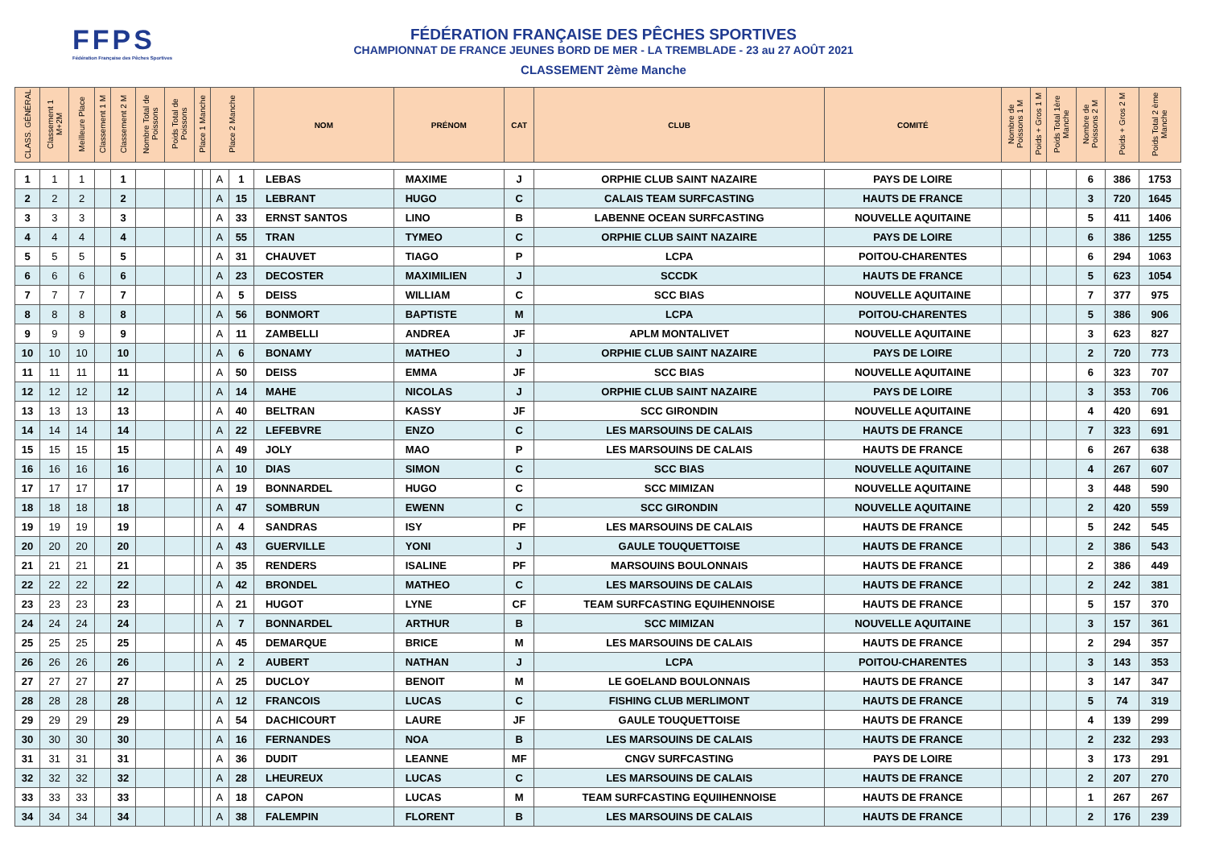FFPS
Fédération Française des Pêches Sportives
FÉDÉRATION FRANÇAISE DES PÊCHES SPORTIVES
CHAMPIONNAT DE FRANCE JEUNES BORD DE MER - LA TREMBLADE - 23 au 27 AOÛT 2021
CLASSEMENT 2ème Manche
| CLASS. GÉNÉRAL | Classement 1 M+2M | Meilleure Place | Classement 1 M | Classement 2 M | Nombre Total de Poissons | Poids Total de Poissons | Place 1 Manche | | Place 2 Manche | | NOM | PRÉNOM | CAT | CLUB | COMITÉ | Nombre de Poissons 1 M | Poids + Gros 1 M | Poids Total 1ère Manche | Nombre de Poissons 2 M | Poids + Gros 2 M | Poids Total 2 ème Manche |
| --- | --- | --- | --- | --- | --- | --- | --- | --- | --- | --- | --- | --- | --- | --- | --- | --- | --- | --- | --- | --- | --- |
| 1 | 1 | 1 | | 1 | | | | | A | 1 | LEBAS | MAXIME | J | ORPHIE CLUB SAINT NAZAIRE | PAYS DE LOIRE | | | | 6 | 386 | 1753 |
| 2 | 2 | 2 | | 2 | | | | | A | 15 | LEBRANT | HUGO | C | CALAIS TEAM SURFCASTING | HAUTS DE FRANCE | | | | 3 | 720 | 1645 |
| 3 | 3 | 3 | | 3 | | | | | A | 33 | ERNST SANTOS | LINO | B | LABENNE OCEAN SURFCASTING | NOUVELLE AQUITAINE | | | | 5 | 411 | 1406 |
| 4 | 4 | 4 | | 4 | | | | | A | 55 | TRAN | TYMEO | C | ORPHIE CLUB SAINT NAZAIRE | PAYS DE LOIRE | | | | 6 | 386 | 1255 |
| 5 | 5 | 5 | | 5 | | | | | A | 31 | CHAUVET | TIAGO | P | LCPA | POITOU-CHARENTES | | | | 6 | 294 | 1063 |
| 6 | 6 | 6 | | 6 | | | | | A | 23 | DECOSTER | MAXIMILIEN | J | SCCDK | HAUTS DE FRANCE | | | | 5 | 623 | 1054 |
| 7 | 7 | 7 | | 7 | | | | | A | 5 | DEISS | WILLIAM | C | SCC BIAS | NOUVELLE AQUITAINE | | | | 7 | 377 | 975 |
| 8 | 8 | 8 | | 8 | | | | | A | 56 | BONMORT | BAPTISTE | M | LCPA | POITOU-CHARENTES | | | | 5 | 386 | 906 |
| 9 | 9 | 9 | | 9 | | | | | A | 11 | ZAMBELLI | ANDREA | JF | APLM MONTALIVET | NOUVELLE AQUITAINE | | | | 3 | 623 | 827 |
| 10 | 10 | 10 | | 10 | | | | | A | 6 | BONAMY | MATHEO | J | ORPHIE CLUB SAINT NAZAIRE | PAYS DE LOIRE | | | | 2 | 720 | 773 |
| 11 | 11 | 11 | | 11 | | | | | A | 50 | DEISS | EMMA | JF | SCC BIAS | NOUVELLE AQUITAINE | | | | 6 | 323 | 707 |
| 12 | 12 | 12 | | 12 | | | | | A | 14 | MAHE | NICOLAS | J | ORPHIE CLUB SAINT NAZAIRE | PAYS DE LOIRE | | | | 3 | 353 | 706 |
| 13 | 13 | 13 | | 13 | | | | | A | 40 | BELTRAN | KASSY | JF | SCC GIRONDIN | NOUVELLE AQUITAINE | | | | 4 | 420 | 691 |
| 14 | 14 | 14 | | 14 | | | | | A | 22 | LEFEBVRE | ENZO | C | LES MARSOUINS DE CALAIS | HAUTS DE FRANCE | | | | 7 | 323 | 691 |
| 15 | 15 | 15 | | 15 | | | | | A | 49 | JOLY | MAO | P | LES MARSOUINS DE CALAIS | HAUTS DE FRANCE | | | | 6 | 267 | 638 |
| 16 | 16 | 16 | | 16 | | | | | A | 10 | DIAS | SIMON | C | SCC BIAS | NOUVELLE AQUITAINE | | | | 4 | 267 | 607 |
| 17 | 17 | 17 | | 17 | | | | | A | 19 | BONNARDEL | HUGO | C | SCC MIMIZAN | NOUVELLE AQUITAINE | | | | 3 | 448 | 590 |
| 18 | 18 | 18 | | 18 | | | | | A | 47 | SOMBRUN | EWENN | C | SCC GIRONDIN | NOUVELLE AQUITAINE | | | | 2 | 420 | 559 |
| 19 | 19 | 19 | | 19 | | | | | A | 4 | SANDRAS | ISY | PF | LES MARSOUINS DE CALAIS | HAUTS DE FRANCE | | | | 5 | 242 | 545 |
| 20 | 20 | 20 | | 20 | | | | | A | 43 | GUERVILLE | YONI | J | GAULE TOUQUETTOISE | HAUTS DE FRANCE | | | | 2 | 386 | 543 |
| 21 | 21 | 21 | | 21 | | | | | A | 35 | RENDERS | ISALINE | PF | MARSOUINS BOULONNAIS | HAUTS DE FRANCE | | | | 2 | 386 | 449 |
| 22 | 22 | 22 | | 22 | | | | | A | 42 | BRONDEL | MATHEO | C | LES MARSOUINS DE CALAIS | HAUTS DE FRANCE | | | | 2 | 242 | 381 |
| 23 | 23 | 23 | | 23 | | | | | A | 21 | HUGOT | LYNE | CF | TEAM SURFCASTING EQUIHENNOISE | HAUTS DE FRANCE | | | | 5 | 157 | 370 |
| 24 | 24 | 24 | | 24 | | | | | A | 7 | BONNARDEL | ARTHUR | B | SCC MIMIZAN | NOUVELLE AQUITAINE | | | | 3 | 157 | 361 |
| 25 | 25 | 25 | | 25 | | | | | A | 45 | DEMARQUE | BRICE | M | LES MARSOUINS DE CALAIS | HAUTS DE FRANCE | | | | 2 | 294 | 357 |
| 26 | 26 | 26 | | 26 | | | | | A | 2 | AUBERT | NATHAN | J | LCPA | POITOU-CHARENTES | | | | 3 | 143 | 353 |
| 27 | 27 | 27 | | 27 | | | | | A | 25 | DUCLOY | BENOIT | M | LE GOELAND BOULONNAIS | HAUTS DE FRANCE | | | | 3 | 147 | 347 |
| 28 | 28 | 28 | | 28 | | | | | A | 12 | FRANCOIS | LUCAS | C | FISHING CLUB MERLIMONT | HAUTS DE FRANCE | | | | 5 | 74 | 319 |
| 29 | 29 | 29 | | 29 | | | | | A | 54 | DACHICOURT | LAURE | JF | GAULE TOUQUETTOISE | HAUTS DE FRANCE | | | | 4 | 139 | 299 |
| 30 | 30 | 30 | | 30 | | | | | A | 16 | FERNANDES | NOA | B | LES MARSOUINS DE CALAIS | HAUTS DE FRANCE | | | | 2 | 232 | 293 |
| 31 | 31 | 31 | | 31 | | | | | A | 36 | DUDIT | LEANNE | MF | CNGV SURFCASTING | PAYS DE LOIRE | | | | 3 | 173 | 291 |
| 32 | 32 | 32 | | 32 | | | | | A | 28 | LHEUREUX | LUCAS | C | LES MARSOUINS DE CALAIS | HAUTS DE FRANCE | | | | 2 | 207 | 270 |
| 33 | 33 | 33 | | 33 | | | | | A | 18 | CAPON | LUCAS | M | TEAM SURFCASTING EQUIIHENNOISE | HAUTS DE FRANCE | | | | 1 | 267 | 267 |
| 34 | 34 | 34 | | 34 | | | | | A | 38 | FALEMPIN | FLORENT | B | LES MARSOUINS DE CALAIS | HAUTS DE FRANCE | | | | 2 | 176 | 239 |